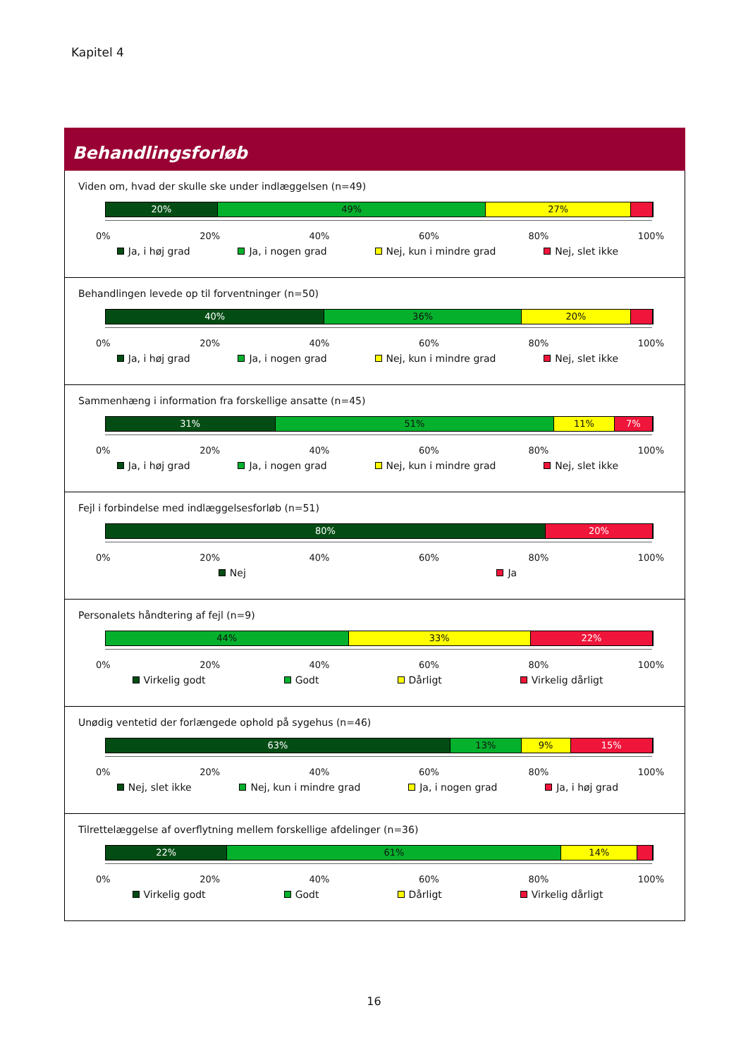Kapitel 4
Behandlingsforløb
Viden om, hvad der skulle ske under indlæggelsen (n=49)
20% 49% 27%
0% 20% 40% 60% 80% 100%
Ja, i høj grad Ja, i nogen grad Nej, kun i mindre grad Nej, slet ikke
Behandlingen levede op til forventninger (n=50)
40% 36% 20%
0% 20% 40% 60% 80% 100%
Ja, i høj grad Ja, i nogen grad Nej, kun i mindre grad Nej, slet ikke
Sammenhæng i information fra forskellige ansatte (n=45)
31% 51% 11% 7%
0% 20% 40% 60% 80% 100%
Ja, i høj grad Ja, i nogen grad Nej, kun i mindre grad Nej, slet ikke
Fejl i forbindelse med indlæggelsesforløb (n=51)
80% 20%
0% 20% 40% 60% 80% 100%
Nej Ja
Personalets håndtering af fejl (n=9)
44% 33% 22%
0% 20% 40% 60% 80% 100%
Virkelig godt Godt Dårligt Virkelig dårligt
Unødig ventetid der forlængede ophold på sygehus (n=46)
63% 13% 9% 15%
0% 20% 40% 60% 80% 100%
Nej, slet ikke Nej, kun i mindre grad Ja, i nogen grad Ja, i høj grad
Tilrettelæggelse af overflytning mellem forskellige afdelinger (n=36)
22% 61% 14%
0% 20% 40% 60% 80% 100%
Virkelig godt Godt Dårligt Virkelig dårligt
16